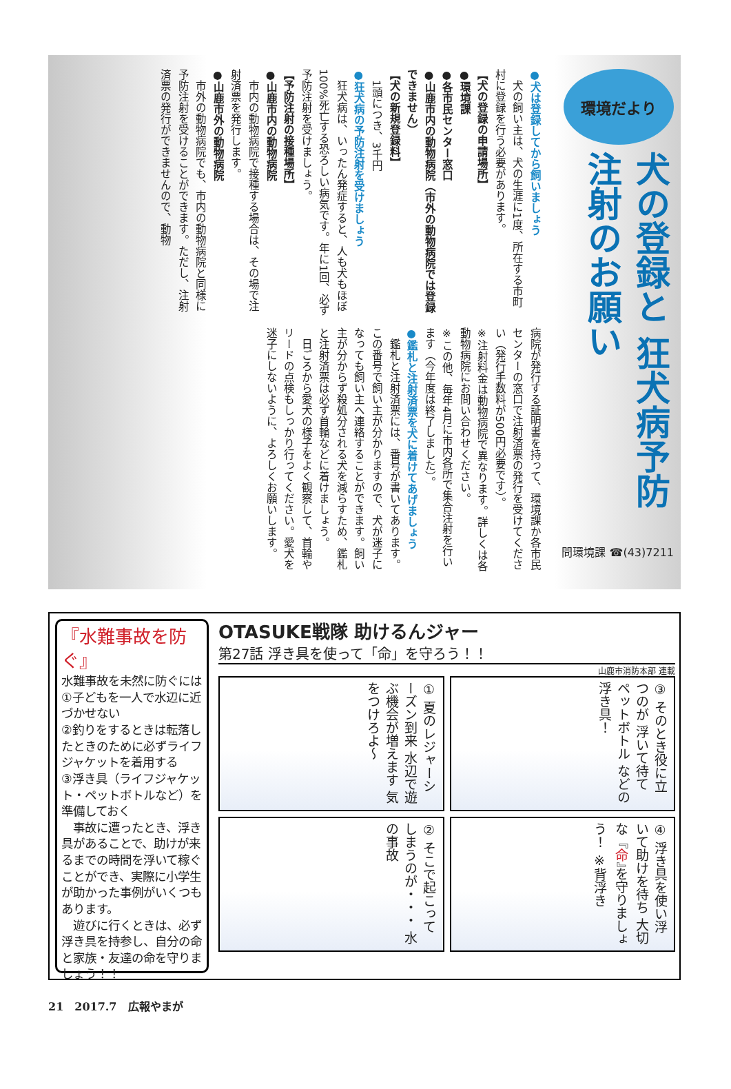環境だより
犬の登録と 狂犬病予防注射のお願い
問環境課 ☎(43)7211
●犬は登録してから飼いましょう
　犬の飼い主は、犬の生涯に1度、所在する市町村に登録を行う必要があります。
【犬の登録の申請場所】
●環境課
●各市民センター窓口
●山鹿市内の動物病院（市外の動物病院では登録できません）
【犬の新規登録料】
　1頭につき、3千円
●狂犬病の予防注射を受けましょう
　狂犬病は、いったん発症すると、人も犬もほぼ100%死亡する恐ろしい病気です。年に1回、必ず予防注射を受けましょう。
【予防注射の接種場所】
●山鹿市内の動物病院
　市内の動物病院で接種する場合は、その場で注射済票を発行します。
●山鹿市外の動物病院
　市外の動物病院でも、市内の動物病院と同様に予防注射を受けることができます。ただし、注射済票の発行ができませんので、動物
病院が発行する証明書を持って、環境課か各市民センターの窓口で注射済票の発行を受けてください（発行手数料が500円必要です）。
※注射料金は動物病院で異なります。詳しくは各動物病院にお問い合わせください。
※この他、毎年4月に市内各所で集合注射を行います（今年度は終了しました）。
●鑑札と注射済票を犬に着けてあげましょう
　鑑札と注射済票には、番号が書いてあります。この番号で飼い主が分かりますので、犬が迷子になっても飼い主へ連絡することができます。飼い主が分からず殺処分される犬を減らすため、鑑札と注射済票は必ず首輪などに着けましょう。
　日ごろから愛犬の様子をよく観察して、首輪やリードの点検もしっかり行ってください。愛犬を迷子にしないように、よろしくお願いします。
『水難事故を防ぐ』
水難事故を未然に防ぐには
①子どもを一人で水辺に近づかせない
②釣りをするときは転落したときのために必ずライフジャケットを着用する
③浮き具（ライフジャケット・ペットボトルなど）を準備しておく
　事故に遭ったとき、浮き具があることで、助けが来るまでの時間を浮いて稼ぐことができ、実際に小学生が助かった事例がいくつもあります。
　遊びに行くときは、必ず浮き具を持参し、自分の命と家族・友達の命を守りましょう！！
OTASUKE戦隊 助けるんジャー
第27話 浮き具を使って「命」を守ろう！！
山鹿市消防本部 連載
① 夏のレジャーシーズン到来 水辺で遊ぶ機会が増えます 気をつけろよ～
③ そのとき役に立つのが 浮いて待て ペットボトル などの浮き具！
② そこで起こってしまうのが・・・ 水の事故
④ 浮き具を使い浮いて助けを待ち 大切な『命』を守りましょう！ ※背浮き
21　2017.7　広報やまが